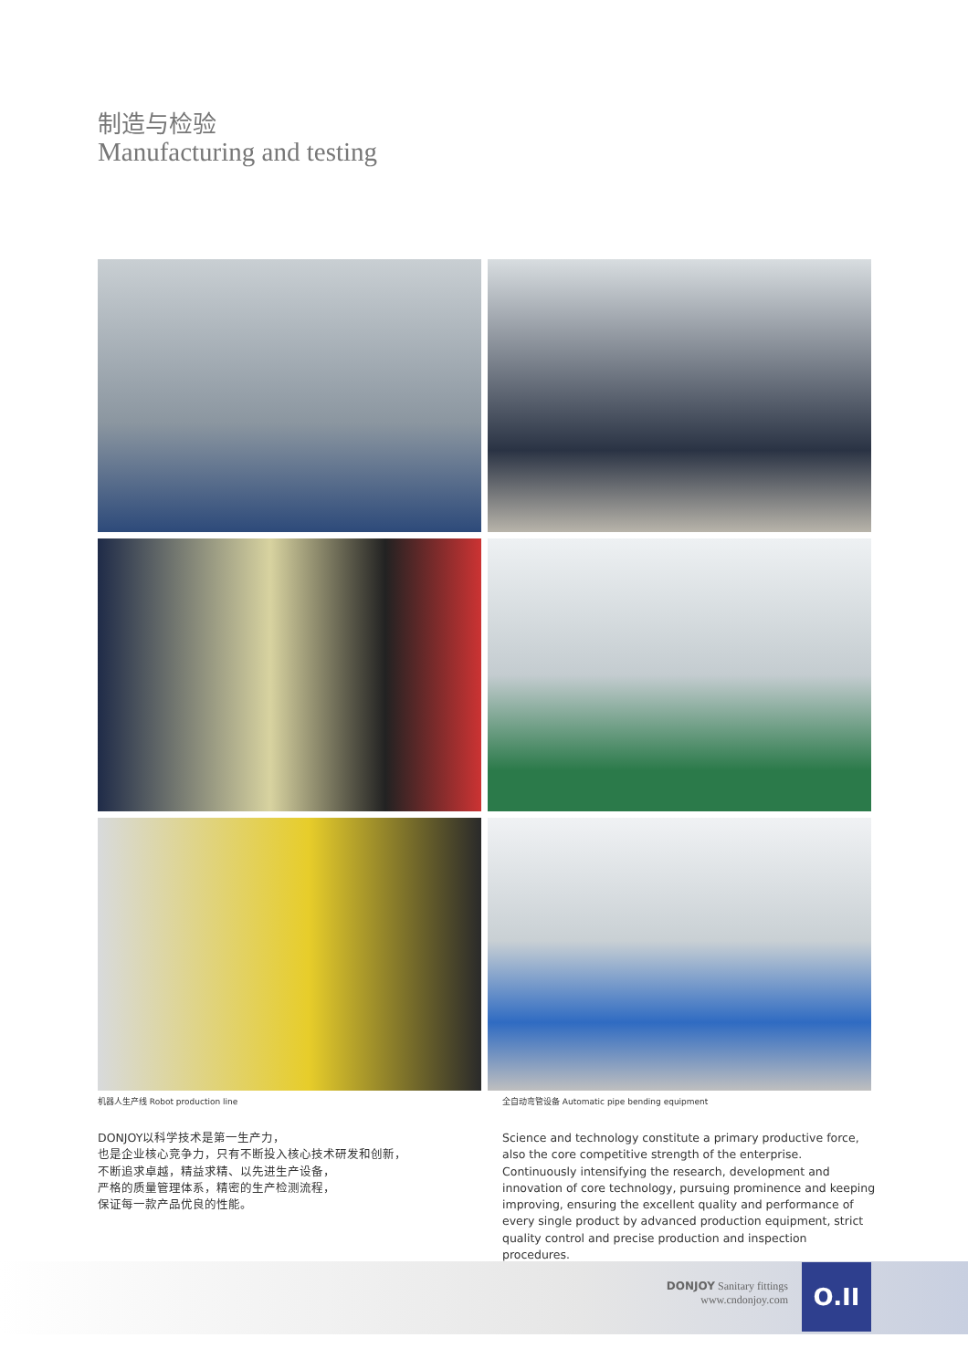制造与检验
Manufacturing and testing
机器人生产线 Robot production line
全自动弯管设备 Automatic pipe bending equipment
DONJOY以科学技术是第一生产力，
也是企业核心竞争力，只有不断投入核心技术研发和创新，
不断追求卓越，精益求精、以先进生产设备，
严格的质量管理体系，精密的生产检测流程，
保证每一款产品优良的性能。
Science and technology constitute a primary productive force, also the core competitive strength of the enterprise. Continuously intensifying the research, development and innovation of core technology, pursuing prominence and keeping improving, ensuring the excellent quality and performance of every single product by advanced production equipment, strict quality control and precise production and inspection procedures.
DONJOY Sanitary fittings
www.cndonjoy.com
O.II